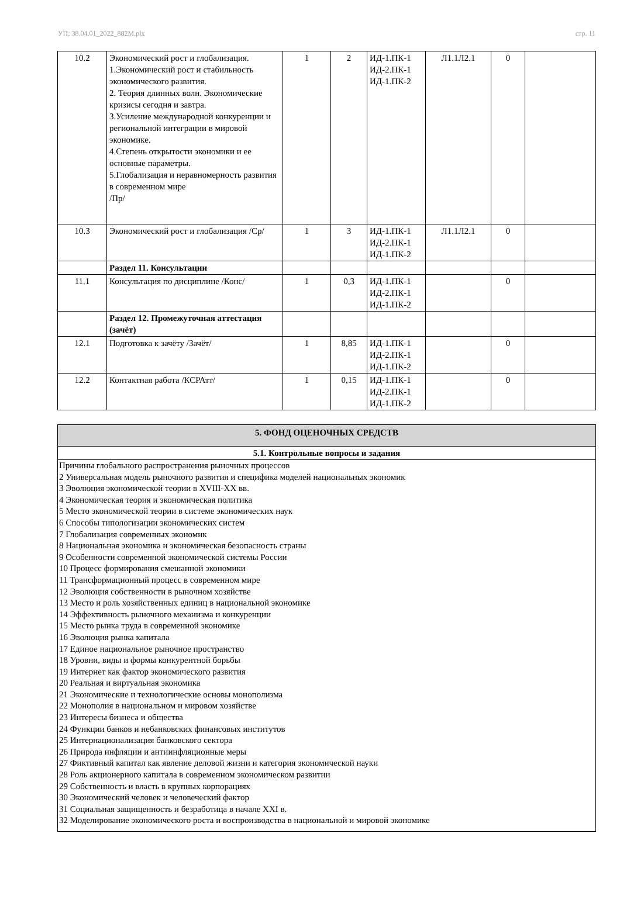УП: 38.04.01_2022_882М.plx стр. 11
| 10.2 | Экономический рост и глобализация. 1.Экономический рост и стабильность экономического развития. 2. Теория длинных волн. Экономические кризисы сегодня и завтра. 3.Усиление международной конкуренции и региональной интеграции в мировой экономике. 4.Степень открытости экономики и ее основные параметры. 5.Глобализация и неравномерность развития в современном мире /Пр/ | 1 | 2 | ИД-1.ПК-1 ИД-2.ПК-1 ИД-1.ПК-2 | Л1.1Л2.1 | 0 | |
| 10.3 | Экономический рост и глобализация /Ср/ | 1 | 3 | ИД-1.ПК-1 ИД-2.ПК-1 ИД-1.ПК-2 | Л1.1Л2.1 | 0 | |
| | Раздел 11. Консультации | | | | | | |
| 11.1 | Консультация по дисциплине /Конс/ | 1 | 0,3 | ИД-1.ПК-1 ИД-2.ПК-1 ИД-1.ПК-2 | | 0 | |
| | Раздел 12. Промежуточная аттестация (зачёт) | | | | | | |
| 12.1 | Подготовка к зачёту /Зачёт/ | 1 | 8,85 | ИД-1.ПК-1 ИД-2.ПК-1 ИД-1.ПК-2 | | 0 | |
| 12.2 | Контактная работа /КСРАтт/ | 1 | 0,15 | ИД-1.ПК-1 ИД-2.ПК-1 ИД-1.ПК-2 | | 0 | |
| 5. ФОНД ОЦЕНОЧНЫХ СРЕДСТВ |
| 5.1. Контрольные вопросы и задания |
| Причины глобального распространения рыночных процессов 2 Универсальная модель рыночного развития и специфика моделей национальных экономик 3 Эволюция экономической теории в XVIII-XX вв. 4 Экономическая теория и экономическая политика 5 Место экономической теории в системе экономических наук 6 Способы типологизации экономических систем 7 Глобализация современных экономик 8 Национальная экономика и экономическая безопасность страны 9 Особенности современной экономической системы России 10 Процесс формирования смешанной экономики 11 Трансформационный процесс в современном мире 12 Эволюция собственности в рыночном хозяйстве 13 Место и роль хозяйственных единиц в национальной экономике 14 Эффективность рыночного механизма и конкуренции 15 Место рынка труда в современной экономике 16 Эволюция рынка капитала 17 Единое национальное рыночное пространство 18 Уровни, виды и формы конкурентной борьбы 19 Интернет как фактор экономического развития 20 Реальная и виртуальная экономика 21 Экономические и технологические основы монополизма 22 Монополия в национальном и мировом хозяйстве 23 Интересы бизнеса и общества 24 Функции банков и небанковских финансовых институтов 25 Интернационализация банковского сектора 26 Природа инфляции и антиинфляционные меры 27 Фиктивный капитал как явление деловой жизни и категория экономической науки 28 Роль акционерного капитала в современном экономическом развитии 29 Собственность и власть в крупных корпорациях 30 Экономический человек и человеческий фактор 31 Социальная защищенность и безработица в начале XXI в. 32 Моделирование экономического роста и воспроизводства в национальной и мировой экономике |